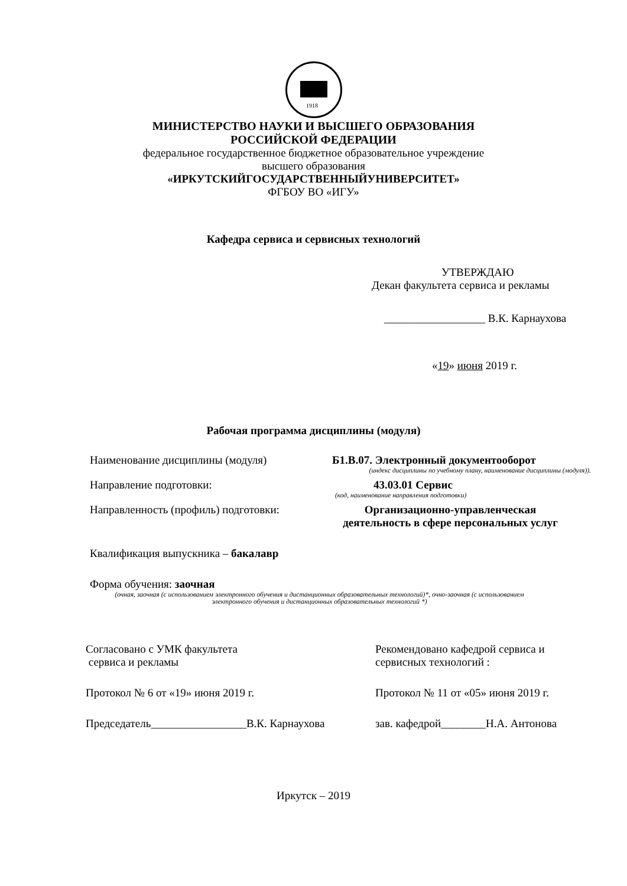1918
МИНИСТЕРСТВО НАУКИ И ВЫСШЕГО ОБРАЗОВАНИЯ
РОССИЙСКОЙ ФЕДЕРАЦИИ
федеральное государственное бюджетное образовательное учреждение
высшего образования
«ИРКУТСКИЙГОСУДАРСТВЕННЫЙУНИВЕРСИТЕТ»
ФГБОУ ВО «ИГУ»
Кафедра сервиса и сервисных технологий
УТВЕРЖДАЮ
Декан факультета сервиса и рекламы
__________________ В.К. Карнаухова
«19» июня 2019 г.
Рабочая программа дисциплины (модуля)
Наименование дисциплины (модуля) Б1.В.07. Электронный документооборот
(индекс дисциплины по учебному плану, наименование дисциплины (модуля)).
Направление подготовки: 43.03.01 Сервис
(код, наименование направления подготовки)
Направленность (профиль) подготовки: Организационно-управленческая
деятельность в сфере персональных услуг
Квалификация выпускника – бакалавр
Форма обучения: заочная
(очная, заочная (с использованием электронного обучения и дистанционных образовательных технологий)*, очно-заочная (с использованием электронного обучения и дистанционных образовательных технологий *)
Согласовано с УМК факультета
сервиса и рекламы
Протокол № 6 от «19» июня 2019 г.
Председатель_________________В.К. Карнаухова
Рекомендовано кафедрой сервиса и
сервисных технологий :
Протокол № 11 от «05» июня 2019 г.
зав. кафедрой________Н.А. Антонова
Иркутск – 2019